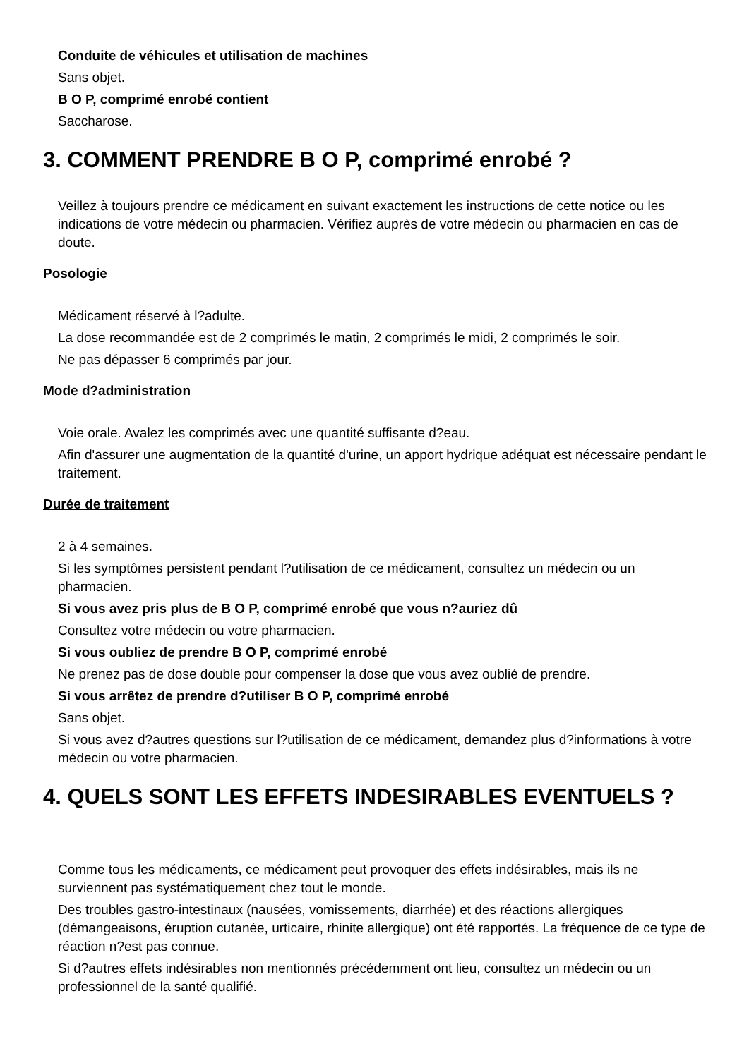Conduite de véhicules et utilisation de machines
Sans objet.
B O P, comprimé enrobé contient
Saccharose.
3. COMMENT PRENDRE B O P, comprimé enrobé ?
Veillez à toujours prendre ce médicament en suivant exactement les instructions de cette notice ou les indications de votre médecin ou pharmacien. Vérifiez auprès de votre médecin ou pharmacien en cas de doute.
Posologie
Médicament réservé à l?adulte.
La dose recommandée est de 2 comprimés le matin, 2 comprimés le midi, 2 comprimés le soir.
Ne pas dépasser 6 comprimés par jour.
Mode d?administration
Voie orale. Avalez les comprimés avec une quantité suffisante d?eau.
Afin d'assurer une augmentation de la quantité d'urine, un apport hydrique adéquat est nécessaire pendant le traitement.
Durée de traitement
2 à 4 semaines.
Si les symptômes persistent pendant l?utilisation de ce médicament, consultez un médecin ou un pharmacien.
Si vous avez pris plus de B O P, comprimé enrobé que vous n?auriez dû
Consultez votre médecin ou votre pharmacien.
Si vous oubliez de prendre B O P, comprimé enrobé
Ne prenez pas de dose double pour compenser la dose que vous avez oublié de prendre.
Si vous arrêtez de prendre d?utiliser B O P, comprimé enrobé
Sans objet.
Si vous avez d?autres questions sur l?utilisation de ce médicament, demandez plus d?informations à votre médecin ou votre pharmacien.
4. QUELS SONT LES EFFETS INDESIRABLES EVENTUELS ?
Comme tous les médicaments, ce médicament peut provoquer des effets indésirables, mais ils ne surviennent pas systématiquement chez tout le monde.
Des troubles gastro-intestinaux (nausées, vomissements, diarrhée) et des réactions allergiques (démangeaisons, éruption cutanée, urticaire, rhinite allergique) ont été rapportés. La fréquence de ce type de réaction n?est pas connue.
Si d?autres effets indésirables non mentionnés précédemment ont lieu, consultez un médecin ou un professionnel de la santé qualifié.